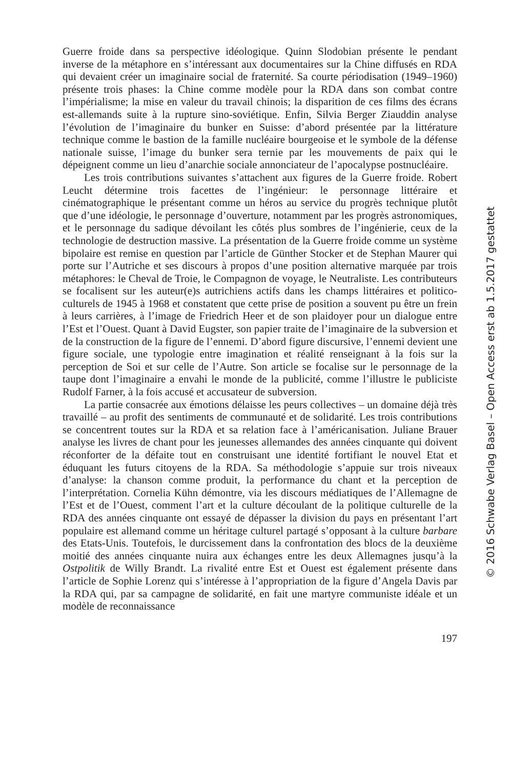Guerre froide dans sa perspective idéologique. Quinn Slodobian présente le pendant inverse de la métaphore en s’intéressant aux documentaires sur la Chine diffusés en RDA qui devaient créer un imaginaire social de fraternité. Sa courte périodisation (1949–1960) présente trois phases: la Chine comme modèle pour la RDA dans son combat contre l’impérialisme; la mise en valeur du travail chinois; la disparition de ces films des écrans est-allemands suite à la rupture sino-soviétique. Enfin, Silvia Berger Ziauddin analyse l’évolution de l’imaginaire du bunker en Suisse: d’abord présentée par la littérature technique comme le bastion de la famille nucléaire bourgeoise et le symbole de la défense nationale suisse, l’image du bunker sera ternie par les mouvements de paix qui le dépeignent comme un lieu d’anarchie sociale annonciateur de l’apocalypse postnucléaire.
Les trois contributions suivantes s’attachent aux figures de la Guerre froide. Robert Leucht détermine trois facettes de l’ingénieur: le personnage littéraire et cinématographique le présentant comme un héros au service du progrès technique plutôt que d’une idéologie, le personnage d’ouverture, notamment par les progrès astronomiques, et le personnage du sadique dévoilant les côtés plus sombres de l’ingénierie, ceux de la technologie de destruction massive. La présentation de la Guerre froide comme un système bipolaire est remise en question par l’article de Günther Stocker et de Stephan Maurer qui porte sur l’Autriche et ses discours à propos d’une position alternative marquée par trois métaphores: le Cheval de Troie, le Compagnon de voyage, le Neutraliste. Les contributeurs se focalisent sur les auteur(e)s autrichiens actifs dans les champs littéraires et politico-culturels de 1945 à 1968 et constatent que cette prise de position a souvent pu être un frein à leurs carrières, à l’image de Friedrich Heer et de son plaidoyer pour un dialogue entre l’Est et l’Ouest. Quant à David Eugster, son papier traite de l’imaginaire de la subversion et de la construction de la figure de l’ennemi. D’abord figure discursive, l’ennemi devient une figure sociale, une typologie entre imagination et réalité renseignant à la fois sur la perception de Soi et sur celle de l’Autre. Son article se focalise sur le personnage de la taupe dont l’imaginaire a envahi le monde de la publicité, comme l’illustre le publiciste Rudolf Farner, à la fois accusé et accusateur de subversion.
La partie consacrée aux émotions délaisse les peurs collectives – un domaine déjà très travaillé – au profit des sentiments de communauté et de solidarité. Les trois contributions se concentrent toutes sur la RDA et sa relation face à l’américanisation. Juliane Brauer analyse les livres de chant pour les jeunesses allemandes des années cinquante qui doivent réconforter de la défaite tout en construisant une identité fortifiant le nouvel Etat et éduquant les futurs citoyens de la RDA. Sa méthodologie s’appuie sur trois niveaux d’analyse: la chanson comme produit, la performance du chant et la perception de l’interprétation. Cornelia Kühn démontre, via les discours médiatiques de l’Allemagne de l’Est et de l’Ouest, comment l’art et la culture découlant de la politique culturelle de la RDA des années cinquante ont essayé de dépasser la division du pays en présentant l’art populaire est allemand comme un héritage culturel partagé s’opposant à la culture barbare des Etats-Unis. Toutefois, le durcissement dans la confrontation des blocs de la deuxième moitié des années cinquante nuira aux échanges entre les deux Allemagnes jusqu’à la Ostpolitik de Willy Brandt. La rivalité entre Est et Ouest est également présente dans l’article de Sophie Lorenz qui s’intéresse à l’appropriation de la figure d’Angela Davis par la RDA qui, par sa campagne de solidarité, en fait une martyre communiste idéale et un modèle de reconnaissance
197
© 2016 Schwabe Verlag Basel – Open Access erst ab 1.5.2017 gestattet